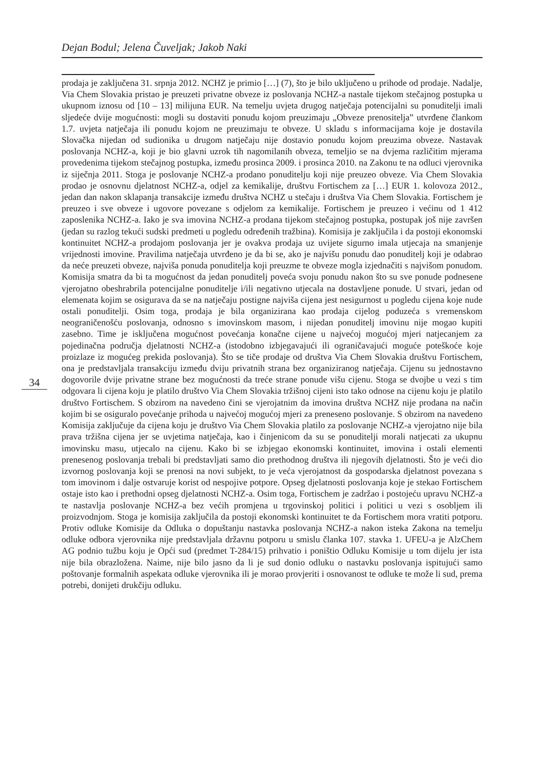Dejan Bodul; Jelena Čuveljak; Jakob Naki
prodaja je zaključena 31. srpnja 2012. NCHZ je primio […] (7), što je bilo uključeno u prihode od prodaje. Nadalje, Via Chem Slovakia pristao je preuzeti privatne obveze iz poslovanja NCHZ-a nastale tijekom stečajnog postupka u ukupnom iznosu od [10 – 13] milijuna EUR. Na temelju uvjeta drugog natječaja potencijalni su ponuditelji imali sljedeće dvije mogućnosti: mogli su dostaviti ponudu kojom preuzimaju „Obveze prenositelja” utvrđene člankom 1.7. uvjeta natječaja ili ponudu kojom ne preuzimaju te obveze. U skladu s informacijama koje je dostavila Slovačka nijedan od sudionika u drugom natječaju nije dostavio ponudu kojom preuzima obveze. Nastavak poslovanja NCHZ-a, koji je bio glavni uzrok tih nagomilanih obveza, temeljio se na dvjema različitim mjerama provedenima tijekom stečajnog postupka, između prosinca 2009. i prosinca 2010. na Zakonu te na odluci vjerovnika iz siječnja 2011. Stoga je poslovanje NCHZ-a prodano ponuditelju koji nije preuzeo obveze. Via Chem Slovakia prodao je osnovnu djelatnost NCHZ-a, odjel za kemikalije, društvu Fortischem za […] EUR 1. kolovoza 2012., jedan dan nakon sklapanja transakcije između društva NCHZ u stečaju i društva Via Chem Slovakia. Fortischem je preuzeo i sve obveze i ugovore povezane s odjelom za kemikalije. Fortischem je preuzeo i većinu od 1 412 zaposlenika NCHZ-a. Iako je sva imovina NCHZ-a prodana tijekom stečajnog postupka, postupak još nije završen (jedan su razlog tekući sudski predmeti u pogledu određenih tražbina). Komisija je zaključila i da postoji ekonomski kontinuitet NCHZ-a prodajom poslovanja jer je ovakva prodaja uz uvijete sigurno imala utjecaja na smanjenje vrijednosti imovine. Pravilima natječaja utvrđeno je da bi se, ako je najvišu ponudu dao ponuditelj koji je odabrao da neće preuzeti obveze, najviša ponuda ponuditelja koji preuzme te obveze mogla izjednačiti s najvišom ponudom. Komisija smatra da bi ta mogućnost da jedan ponuditelj poveća svoju ponudu nakon što su sve ponude podnesene vjerojatno obeshrabrila potencijalne ponuditelje i/ili negativno utjecala na dostavljene ponude. U stvari, jedan od elemenata kojim se osigurava da se na natječaju postigne najviša cijena jest nesigurnost u pogledu cijena koje nude ostali ponuditelji. Osim toga, prodaja je bila organizirana kao prodaja cijelog poduzeća s vremenskom neograničenošću poslovanja, odnosno s imovinskom masom, i nijedan ponuditelj imovinu nije mogao kupiti zasebno. Time je isključena mogućnost povećanja konačne cijene u najvećoj mogućoj mjeri natjecanjem za pojedinačna područja djelatnosti NCHZ-a (istodobno izbjegavajući ili ograničavajući moguće poteškoće koje proizlaze iz mogućeg prekida poslovanja). Što se tiče prodaje od društva Via Chem Slovakia društvu Fortischem, ona je predstavljala transakciju između dviju privatnih strana bez organiziranog natječaja. Cijenu su jednostavno dogovorile dvije privatne strane bez mogućnosti da treće strane ponude višu cijenu. Stoga se dvojbe u vezi s tim odgovara li cijena koju je platilo društvo Via Chem Slovakia tržišnoj cijeni isto tako odnose na cijenu koju je platilo društvo Fortischem. S obzirom na navedeno čini se vjerojatnim da imovina društva NCHZ nije prodana na način kojim bi se osiguralo povećanje prihoda u najvećoj mogućoj mjeri za preneseno poslovanje. S obzirom na navedeno Komisija zaključuje da cijena koju je društvo Via Chem Slovakia platilo za poslovanje NCHZ-a vjerojatno nije bila prava tržišna cijena jer se uvjetima natječaja, kao i činjenicom da su se ponuditelji morali natjecati za ukupnu imovinsku masu, utjecalo na cijenu. Kako bi se izbjegao ekonomski kontinuitet, imovina i ostali elementi prenesenog poslovanja trebali bi predstavljati samo dio prethodnog društva ili njegovih djelatnosti. Što je veći dio izvornog poslovanja koji se prenosi na novi subjekt, to je veća vjerojatnost da gospodarska djelatnost povezana s tom imovinom i dalje ostvaruje korist od nespojive potpore. Opseg djelatnosti poslovanja koje je stekao Fortischem ostaje isto kao i prethodni opseg djelatnosti NCHZ-a. Osim toga, Fortischem je zadržao i postojeću upravu NCHZ-a te nastavlja poslovanje NCHZ-a bez većih promjena u trgovinskoj politici i politici u vezi s osobljem ili proizvodnjom. Stoga je komisija zaključila da postoji ekonomski kontinuitet te da Fortischem mora vratiti potporu. Protiv odluke Komisije da Odluka o dopuštanju nastavka poslovanja NCHZ-a nakon isteka Zakona na temelju odluke odbora vjerovnika nije predstavljala državnu potporu u smislu članka 107. stavka 1. UFEU-a je AlzChem AG podnio tužbu koju je Opći sud (predmet T-284/15) prihvatio i poništio Odluku Komisije u tom dijelu jer ista nije bila obrazložena. Naime, nije bilo jasno da li je sud donio odluku o nastavku poslovanja ispitujući samo poštovanje formalnih aspekata odluke vjerovnika ili je morao provjeriti i osnovanost te odluke te može li sud, prema potrebi, donijeti drukčiju odluku.
34